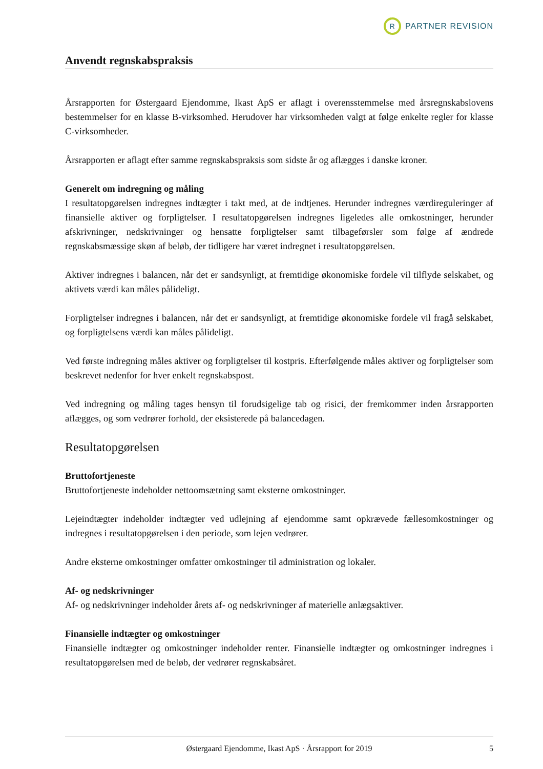R
PARTNER REVISION
Anvendt regnskabspraksis
Årsrapporten for Østergaard Ejendomme, Ikast ApS er aflagt i overensstemmelse med årsregnskabslovens bestemmelser for en klasse B-virksomhed. Herudover har virksomheden valgt at følge enkelte regler for klasse C-virksomheder.
Årsrapporten er aflagt efter samme regnskabspraksis som sidste år og aflægges i danske kroner.
Generelt om indregning og måling
I resultatopgørelsen indregnes indtægter i takt med, at de indtjenes. Herunder indregnes værdireguleringer af finansielle aktiver og forpligtelser. I resultatopgørelsen indregnes ligeledes alle omkostninger, herunder afskrivninger, nedskrivninger og hensatte forpligtelser samt tilbageførsler som følge af ændrede regnskabsmæssige skøn af beløb, der tidligere har været indregnet i resultatopgørelsen.
Aktiver indregnes i balancen, når det er sandsynligt, at fremtidige økonomiske fordele vil tilflyde selskabet, og aktivets værdi kan måles pålideligt.
Forpligtelser indregnes i balancen, når det er sandsynligt, at fremtidige økonomiske fordele vil fragå selskabet, og forpligtelsens værdi kan måles pålideligt.
Ved første indregning måles aktiver og forpligtelser til kostpris. Efterfølgende måles aktiver og forpligtelser som beskrevet nedenfor for hver enkelt regnskabspost.
Ved indregning og måling tages hensyn til forudsigelige tab og risici, der fremkommer inden årsrapporten aflægges, og som vedrører forhold, der eksisterede på balancedagen.
Resultatopgørelsen
Bruttofortjeneste
Bruttofortjeneste indeholder nettoomsætning samt eksterne omkostninger.
Lejeindtægter indeholder indtægter ved udlejning af ejendomme samt opkrævede fællesomkostninger og indregnes i resultatopgørelsen i den periode, som lejen vedrører.
Andre eksterne omkostninger omfatter omkostninger til administration og lokaler.
Af- og nedskrivninger
Af- og nedskrivninger indeholder årets af- og nedskrivninger af materielle anlægsaktiver.
Finansielle indtægter og omkostninger
Finansielle indtægter og omkostninger indeholder renter. Finansielle indtægter og omkostninger indregnes i resultatopgørelsen med de beløb, der vedrører regnskabsåret.
Østergaard Ejendomme, Ikast ApS · Årsrapport for 2019 5